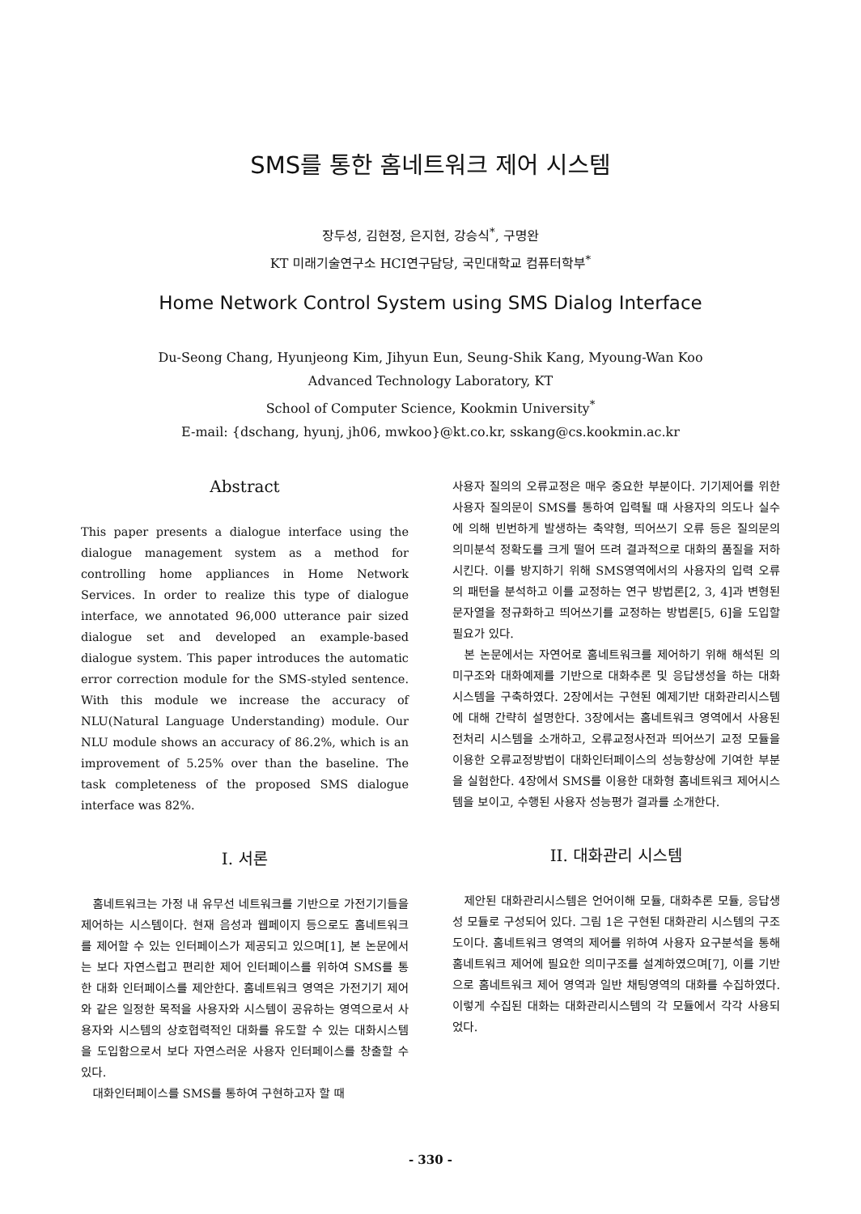SMS를 통한 홈네트워크 제어 시스템
장두성, 김현정, 은지현, 강승식<sup>*</sup>, 구명완
KT 미래기술연구소 HCI연구담당, 국민대학교 컴퓨터학부<sup>*</sup>
Home Network Control System using SMS Dialog Interface
Du-Seong Chang, Hyunjeong Kim, Jihyun Eun, Seung-Shik Kang, Myoung-Wan Koo
Advanced Technology Laboratory, KT
School of Computer Science, Kookmin University<sup>*</sup>
E-mail: {dschang, hyunj, jh06, mwkoo}@kt.co.kr, sskang@cs.kookmin.ac.kr
Abstract
This paper presents a dialogue interface using the dialogue management system as a method for controlling home appliances in Home Network Services. In order to realize this type of dialogue interface, we annotated 96,000 utterance pair sized dialogue set and developed an example-based dialogue system. This paper introduces the automatic error correction module for the SMS-styled sentence. With this module we increase the accuracy of NLU(Natural Language Understanding) module. Our NLU module shows an accuracy of 86.2%, which is an improvement of 5.25% over than the baseline. The task completeness of the proposed SMS dialogue interface was 82%.
I. 서론
홈네트워크는 가정 내 유무선 네트워크를 기반으로 가전기기들을 제어하는 시스템이다. 현재 음성과 웹페이지 등으로도 홈네트워크를 제어할 수 있는 인터페이스가 제공되고 있으며[1], 본 논문에서는 보다 자연스럽고 편리한 제어 인터페이스를 위하여 SMS를 통한 대화 인터페이스를 제안한다. 홈네트워크 영역은 가전기기 제어와 같은 일정한 목적을 사용자와 시스템이 공유하는 영역으로서 사용자와 시스템의 상호협력적인 대화를 유도할 수 있는 대화시스템을 도입함으로서 보다 자연스러운 사용자 인터페이스를 창출할 수 있다.
대화인터페이스를 SMS를 통하여 구현하고자 할 때
사용자 질의의 오류교정은 매우 중요한 부분이다. 기기제어를 위한 사용자 질의문이 SMS를 통하여 입력될 때 사용자의 의도나 실수에 의해 빈번하게 발생하는 축약형, 띄어쓰기 오류 등은 질의문의 의미분석 정확도를 크게 떨어 뜨려 결과적으로 대화의 품질을 저하시킨다. 이를 방지하기 위해 SMS영역에서의 사용자의 입력 오류의 패턴을 분석하고 이를 교정하는 연구 방법론[2, 3, 4]과 변형된 문자열을 정규화하고 띄어쓰기를 교정하는 방법론[5, 6]을 도입할 필요가 있다.
본 논문에서는 자연어로 홈네트워크를 제어하기 위해 해석된 의미구조와 대화예제를 기반으로 대화추론 및 응답생성을 하는 대화시스템을 구축하였다. 2장에서는 구현된 예제기반 대화관리시스템에 대해 간략히 설명한다. 3장에서는 홈네트워크 영역에서 사용된 전처리 시스템을 소개하고, 오류교정사전과 띄어쓰기 교정 모듈을 이용한 오류교정방법이 대화인터페이스의 성능향상에 기여한 부분을 실험한다. 4장에서 SMS를 이용한 대화형 홈네트워크 제어시스템을 보이고, 수행된 사용자 성능평가 결과를 소개한다.
II. 대화관리 시스템
제안된 대화관리시스템은 언어이해 모듈, 대화추론 모듈, 응답생성 모듈로 구성되어 있다. 그림 1은 구현된 대화관리 시스템의 구조도이다. 홈네트워크 영역의 제어를 위하여 사용자 요구분석을 통해 홈네트워크 제어에 필요한 의미구조를 설계하였으며[7], 이를 기반으로 홈네트워크 제어 영역과 일반 채팅영역의 대화를 수집하였다. 이렇게 수집된 대화는 대화관리시스템의 각 모듈에서 각각 사용되었다.
- 330 -